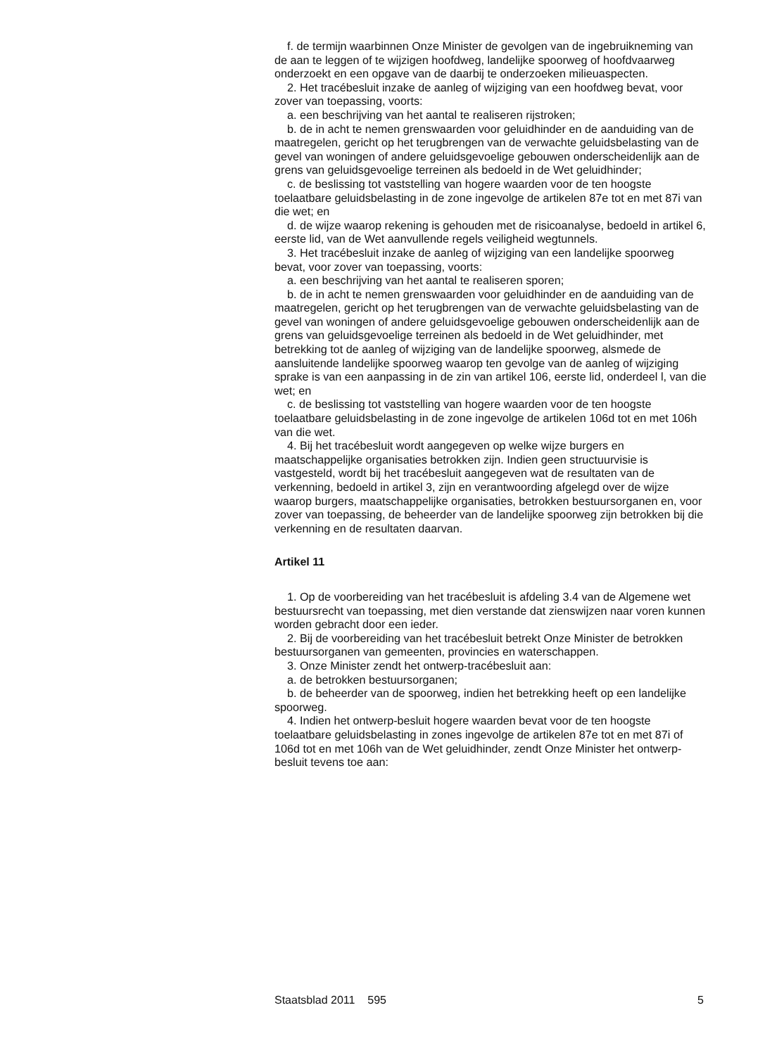f. de termijn waarbinnen Onze Minister de gevolgen van de ingebruikneming van de aan te leggen of te wijzigen hoofdweg, landelijke spoorweg of hoofdvaarweg onderzoekt en een opgave van de daarbij te onderzoeken milieuaspecten.
2. Het tracébesluit inzake de aanleg of wijziging van een hoofdweg bevat, voor zover van toepassing, voorts:
a. een beschrijving van het aantal te realiseren rijstroken;
b. de in acht te nemen grenswaarden voor geluidhinder en de aanduiding van de maatregelen, gericht op het terugbrengen van de verwachte geluidsbelasting van de gevel van woningen of andere geluidsgevoelige gebouwen onderscheidenlijk aan de grens van geluidsgevoelige terreinen als bedoeld in de Wet geluidhinder;
c. de beslissing tot vaststelling van hogere waarden voor de ten hoogste toelaatbare geluidsbelasting in de zone ingevolge de artikelen 87e tot en met 87i van die wet; en
d. de wijze waarop rekening is gehouden met de risicoanalyse, bedoeld in artikel 6, eerste lid, van de Wet aanvullende regels veiligheid wegtunnels.
3. Het tracébesluit inzake de aanleg of wijziging van een landelijke spoorweg bevat, voor zover van toepassing, voorts:
a. een beschrijving van het aantal te realiseren sporen;
b. de in acht te nemen grenswaarden voor geluidhinder en de aanduiding van de maatregelen, gericht op het terugbrengen van de verwachte geluidsbelasting van de gevel van woningen of andere geluidsgevoelige gebouwen onderscheidenlijk aan de grens van geluidsgevoelige terreinen als bedoeld in de Wet geluidhinder, met betrekking tot de aanleg of wijziging van de landelijke spoorweg, alsmede de aansluitende landelijke spoorweg waarop ten gevolge van de aanleg of wijziging sprake is van een aanpassing in de zin van artikel 106, eerste lid, onderdeel l, van die wet; en
c. de beslissing tot vaststelling van hogere waarden voor de ten hoogste toelaatbare geluidsbelasting in de zone ingevolge de artikelen 106d tot en met 106h van die wet.
4. Bij het tracébesluit wordt aangegeven op welke wijze burgers en maatschappelijke organisaties betrokken zijn. Indien geen structuurvisie is vastgesteld, wordt bij het tracébesluit aangegeven wat de resultaten van de verkenning, bedoeld in artikel 3, zijn en verantwoording afgelegd over de wijze waarop burgers, maatschappelijke organisaties, betrokken bestuursorganen en, voor zover van toepassing, de beheerder van de landelijke spoorweg zijn betrokken bij die verkenning en de resultaten daarvan.
Artikel 11
1. Op de voorbereiding van het tracébesluit is afdeling 3.4 van de Algemene wet bestuursrecht van toepassing, met dien verstande dat zienswijzen naar voren kunnen worden gebracht door een ieder.
2. Bij de voorbereiding van het tracébesluit betrekt Onze Minister de betrokken bestuursorganen van gemeenten, provincies en waterschappen.
3. Onze Minister zendt het ontwerp-tracébesluit aan:
a. de betrokken bestuursorganen;
b. de beheerder van de spoorweg, indien het betrekking heeft op een landelijke spoorweg.
4. Indien het ontwerp-besluit hogere waarden bevat voor de ten hoogste toelaatbare geluidsbelasting in zones ingevolge de artikelen 87e tot en met 87i of 106d tot en met 106h van de Wet geluidhinder, zendt Onze Minister het ontwerp-besluit tevens toe aan:
Staatsblad 2011 595 5